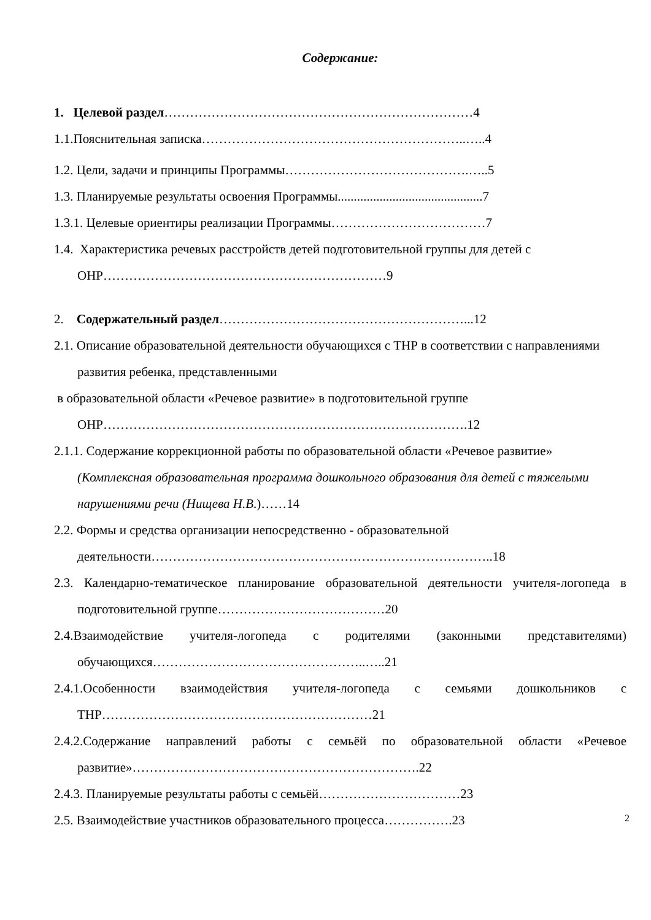Содержание:
1. Целевой раздел………………………………………………………………4
1.1.Пояснительная записка……………………………………………………..…..4
1.2. Цели, задачи и принципы Программы…………………………………….…..5
1.3. Планируемые результаты освоения Программы.............................................7
1.3.1. Целевые ориентиры реализации Программы………………………………7
1.4. Характеристика речевых расстройств детей подготовительной группы для детей с ОНР…………………………………………………………9
2. Содержательный раздел…………………………………………………...12
2.1. Описание образовательной деятельности обучающихся с ТНР в соответствии с направлениями развития ребенка, представленными
в образовательной области «Речевое развитие» в подготовительной группе ОНР………………………………………………………………………….12
2.1.1. Содержание коррекционной работы по образовательной области «Речевое развитие» (Комплексная образовательная программа дошкольного образования для детей с тяжелыми нарушениями речи (Нищева Н.В.)……14
2.2. Формы и средства организации непосредственно - образовательной деятельности……………………………………………………………………..18
2.3. Календарно-тематическое планирование образовательной деятельности учителя-логопеда в подготовительной группе…………………………………20
2.4.Взаимодействие учителя-логопеда с родителями (законными представителями) обучающихся…………………………………………..…..21
2.4.1.Особенности взаимодействия учителя-логопеда с семьями дошкольников с ТНР………………………………………………………21
2.4.2.Содержание направлений работы с семьёй по образовательной области «Речевое развитие»………………………………………………………….22
2.4.3. Планируемые результаты работы с семьёй……………………………23
2.5. Взаимодействие участников образовательного процесса…………….23
2